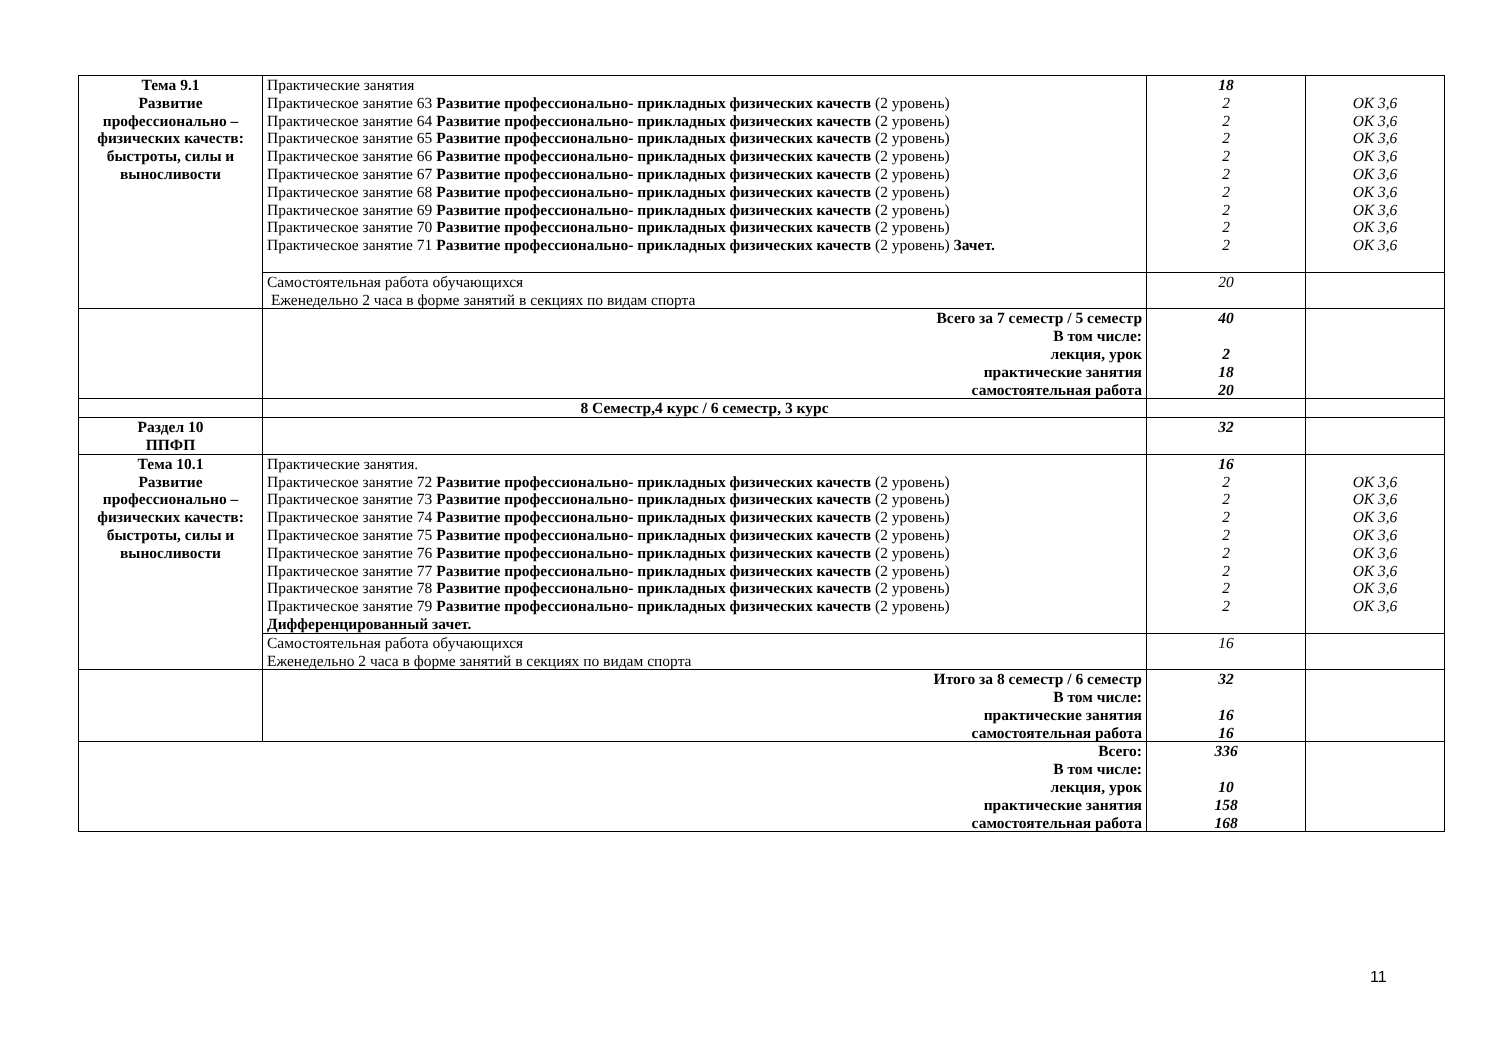| Тема 9.1 Развитие профессионально – физических качеств: быстроты, силы и выносливости | Практические занятия Практическое занятие 63 Развитие профессионально- прикладных физических качеств (2 уровень) Практическое занятие 64 Развитие профессионально- прикладных физических качеств (2 уровень) Практическое занятие 65 Развитие профессионально- прикладных физических качеств (2 уровень) Практическое занятие 66 Развитие профессионально- прикладных физических качеств (2 уровень) Практическое занятие 67 Развитие профессионально- прикладных физических качеств (2 уровень) Практическое занятие 68 Развитие профессионально- прикладных физических качеств (2 уровень) Практическое занятие 69 Развитие профессионально- прикладных физических качеств (2 уровень) Практическое занятие 70 Развитие профессионально- прикладных физических качеств (2 уровень) Практическое занятие 71 Развитие профессионально- прикладных физических качеств (2 уровень) Зачет. | 18 2 2 2 2 2 2 2 2 2 | ОК 3,6 ОК 3,6 ОК 3,6 ОК 3,6 ОК 3,6 ОК 3,6 ОК 3,6 ОК 3,6 ОК 3,6 |
| | Самостоятельная работа обучающихся Еженедельно 2 часа в форме занятий в секциях по видам спорта | 20 | |
| | Всего за 7 семестр / 5 семестр В том числе: лекция, урок практические занятия самостоятельная работа | 40 2 18 20 | |
| | 8 Семестр,4 курс / 6 семестр, 3 курс | | |
| Раздел 10 ППФП | | 32 | |
| Тема 10.1 Развитие профессионально – физических качеств: быстроты, силы и выносливости | Практические занятия. Практическое занятие 72 Развитие профессионально- прикладных физических качеств (2 уровень) Практическое занятие 73 Развитие профессионально- прикладных физических качеств (2 уровень) Практическое занятие 74 Развитие профессионально- прикладных физических качеств (2 уровень) Практическое занятие 75 Развитие профессионально- прикладных физических качеств (2 уровень) Практическое занятие 76 Развитие профессионально- прикладных физических качеств (2 уровень) Практическое занятие 77 Развитие профессионально- прикладных физических качеств (2 уровень) Практическое занятие 78 Развитие профессионально- прикладных физических качеств (2 уровень) Практическое занятие 79 Развитие профессионально- прикладных физических качеств (2 уровень) Дифференцированный зачет. | 16 2 2 2 2 2 2 2 2 | ОК 3,6 ОК 3,6 ОК 3,6 ОК 3,6 ОК 3,6 ОК 3,6 ОК 3,6 ОК 3,6 |
| | Самостоятельная работа обучающихся Еженедельно 2 часа в форме занятий в секциях по видам спорта | 16 | |
| | Итого за 8 семестр / 6 семестр В том числе: практические занятия самостоятельная работа | 32 16 16 | |
| Всего: В том числе: лекция, урок практические занятия самостоятельная работа | | 336 10 158 168 | |
11